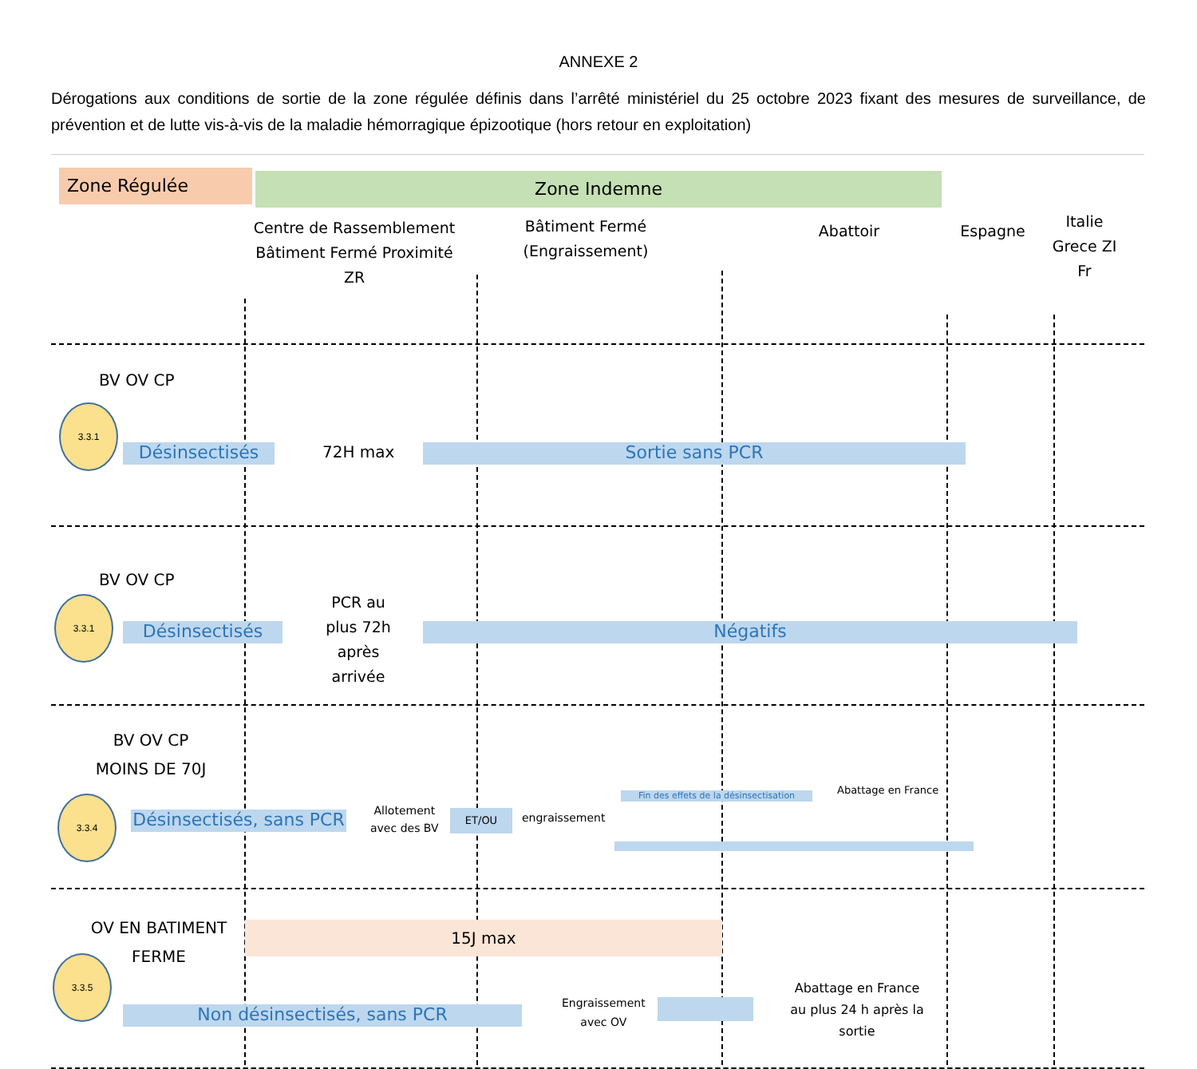ANNEXE 2
Dérogations aux conditions de sortie de la zone régulée définis dans l’arrêté ministériel du 25 octobre 2023 fixant des mesures de surveillance, de prévention et de lutte vis-à-vis de la maladie hémorragique épizootique (hors retour en exploitation)
Zone Régulée Zone Indemne
Centre de Rassemblement Bâtiment Fermé Proximité ZR
Bâtiment Fermé (Engraissement)
Abattoir Espagne
Italie Grece ZI Fr
BV OV CP
3.3.1
Désinsectisés 72H max Sortie sans PCR
BV OV CP
3.3.1
Désinsectisés
PCR au plus 72h après arrivée
Négatifs
BV OV CP MOINS DE 70J
3.3.4
Désinsectisés, sans PCR
Allotement
avec des BV
ET/OU engraissement
Fin des effets de la désinsectisation
Abattage en France
OV EN BATIMENT FERME
15J max
3.3.5
Non désinsectisés, sans PCR
Engraissement
avec OV
Abattage en France au plus 24 h après la sortie